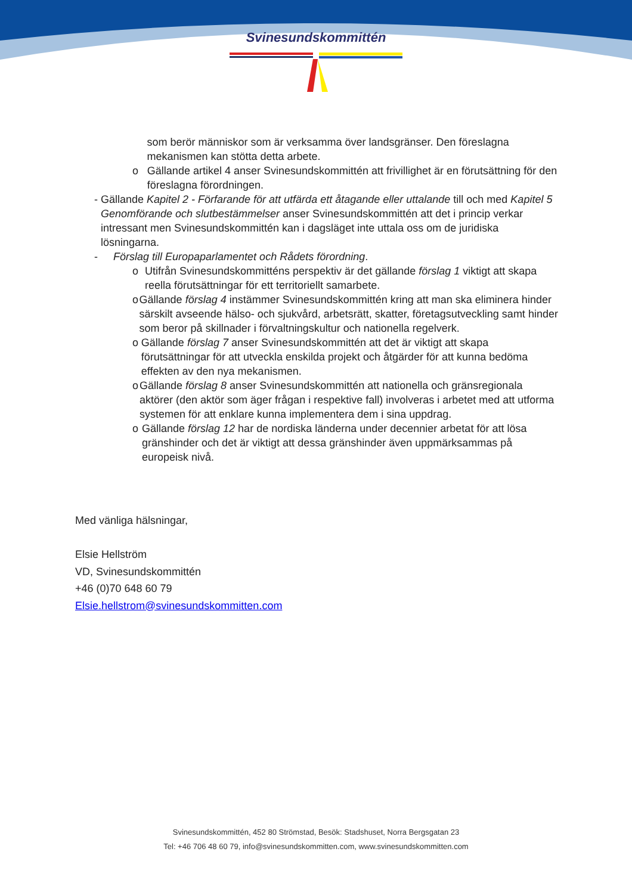Svinesundskommittén
som berör människor som är verksamma över landsgränser. Den föreslagna mekanismen kan stötta detta arbete.
o Gällande artikel 4 anser Svinesundskommittén att frivillighet är en förutsättning för den föreslagna förordningen.
- Gällande Kapitel 2 - Förfarande för att utfärda ett åtagande eller uttalande till och med Kapitel 5 Genomförande och slutbestämmelser anser Svinesundskommittén att det i princip verkar intressant men Svinesundskommittén kan i dagsläget inte uttala oss om de juridiska lösningarna.
- Förslag till Europaparlamentet och Rådets förordning.
o Utifrån Svinesundskommitténs perspektiv är det gällande förslag 1 viktigt att skapa reella förutsättningar för ett territoriellt samarbete.
o Gällande förslag 4 instämmer Svinesundskommittén kring att man ska eliminera hinder särskilt avseende hälso- och sjukvård, arbetsrätt, skatter, företagsutveckling samt hinder som beror på skillnader i förvaltningskultur och nationella regelverk.
o Gällande förslag 7 anser Svinesundskommittén att det är viktigt att skapa förutsättningar för att utveckla enskilda projekt och åtgärder för att kunna bedöma effekten av den nya mekanismen.
o Gällande förslag 8 anser Svinesundskommittén att nationella och gränsregionala aktörer (den aktör som äger frågan i respektive fall) involveras i arbetet med att utforma systemen för att enklare kunna implementera dem i sina uppdrag.
o Gällande förslag 12 har de nordiska länderna under decennier arbetat för att lösa gränshinder och det är viktigt att dessa gränshinder även uppmärksammas på europeisk nivå.
Med vänliga hälsningar,
Elsie Hellström
VD, Svinesundskommittén
+46 (0)70 648 60 79
Elsie.hellstrom@svinesundskommitten.com
Svinesundskommittén, 452 80 Strömstad, Besök: Stadshuset, Norra Bergsgatan 23
Tel: +46 706 48 60 79, info@svinesundskommitten.com, www.svinesundskommitten.com